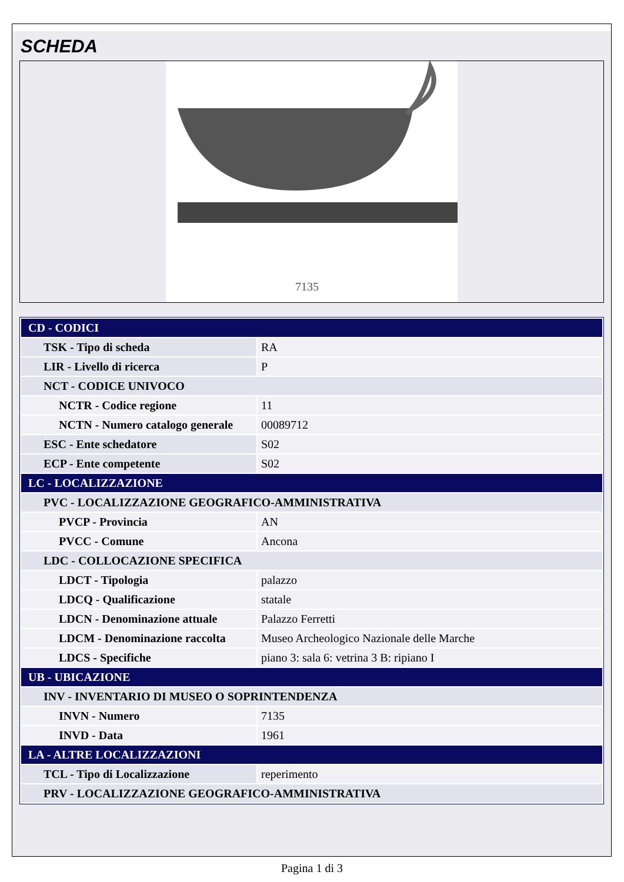SCHEDA
7135
| CD - CODICI | |
| TSK - Tipo di scheda | RA |
| LIR - Livello di ricerca | P |
| NCT - CODICE UNIVOCO | |
| NCTR - Codice regione | 11 |
| NCTN - Numero catalogo generale | 00089712 |
| ESC - Ente schedatore | S02 |
| ECP - Ente competente | S02 |
| LC - LOCALIZZAZIONE | |
| PVC - LOCALIZZAZIONE GEOGRAFICO-AMMINISTRATIVA | |
| PVCP - Provincia | AN |
| PVCC - Comune | Ancona |
| LDC - COLLOCAZIONE SPECIFICA | |
| LDCT - Tipologia | palazzo |
| LDCQ - Qualificazione | statale |
| LDCN - Denominazione attuale | Palazzo Ferretti |
| LDCM - Denominazione raccolta | Museo Archeologico Nazionale delle Marche |
| LDCS - Specifiche | piano 3: sala 6: vetrina 3 B: ripiano I |
| UB - UBICAZIONE | |
| INV - INVENTARIO DI MUSEO O SOPRINTENDENZA | |
| INVN - Numero | 7135 |
| INVD - Data | 1961 |
| LA - ALTRE LOCALIZZAZIONI | |
| TCL - Tipo di Localizzazione | reperimento |
| PRV - LOCALIZZAZIONE GEOGRAFICO-AMMINISTRATIVA | |
Pagina 1 di 3